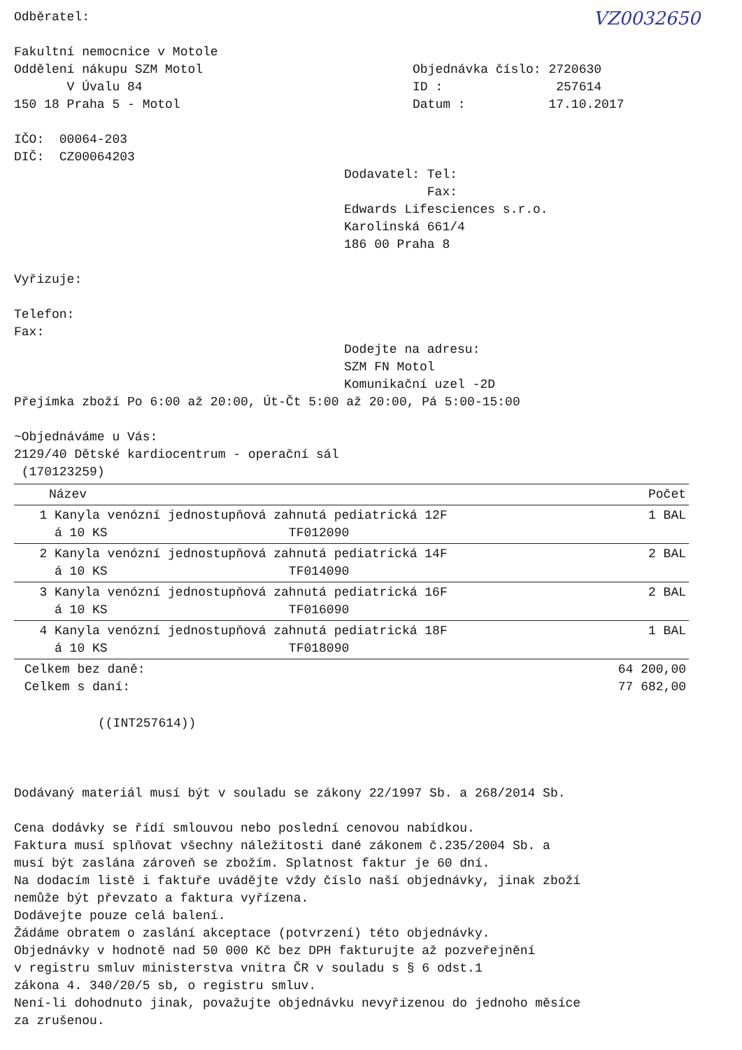VZ0032650
Odběratel:
Fakultní nemocnice v Motole
Oddělení nákupu SZM Motol
V Úvalu 84
150 18 Praha 5 - Motol
IČO: 00064-203
DIČ: CZ00064203
Objednávka číslo: 2720630
ID : 257614
Datum : 17.10.2017
Dodavatel: Tel:
Fax:
Edwards Lifesciences s.r.o.
Karolinská 661/4
186 00 Praha 8
Vyřizuje:
Telefon:
Fax:
Dodejte na adresu:
SZM FN Motol
Komunikační uzel -2D
Přejímka zboží Po 6:00 až 20:00, Út-Čt 5:00 až 20:00, Pá 5:00-15:00
~Objednáváme u Vás:
2129/40 Dětské kardiocentrum - operační sál
(170123259)
| Název | Počet |
| --- | --- |
| 1 Kanyla venózní jednostupňová zahnutá pediatrická 12F á 10 KS TF012090 | 1 BAL |
| 2 Kanyla venózní jednostupňová zahnutá pediatrická 14F á 10 KS TF014090 | 2 BAL |
| 3 Kanyla venózní jednostupňová zahnutá pediatrická 16F á 10 KS TF016090 | 2 BAL |
| 4 Kanyla venózní jednostupňová zahnutá pediatrická 18F á 10 KS TF018090 | 1 BAL |
| Celkem bez daně: Celkem s daní: | 64 200,00 77 682,00 |
((INT257614))
Dodávaný materiál musí být v souladu se zákony 22/1997 Sb. a 268/2014 Sb.
Cena dodávky se řídí smlouvou nebo poslední cenovou nabídkou.
Faktura musí splňovat všechny náležitosti dané zákonem č.235/2004 Sb. a
musí být zaslána zároveň se zbožím. Splatnost faktur je 60 dní.
Na dodacím listě i faktuře uvádějte vždy číslo naší objednávky, jinak zboží
nemůže být převzato a faktura vyřízena.
Dodávejte pouze celá balení.
Žádáme obratem o zaslání akceptace (potvrzení) této objednávky.
Objednávky v hodnotě nad 50 000 Kč bez DPH fakturujte až pozveřejnění
v registru smluv ministerstva vnitra ČR v souladu s § 6 odst.1
zákona 4. 340/20/5 sb, o registru smluv.
Není-li dohodnuto jinak, považujte objednávku nevyřizenou do jednoho měsíce
za zrušenou.